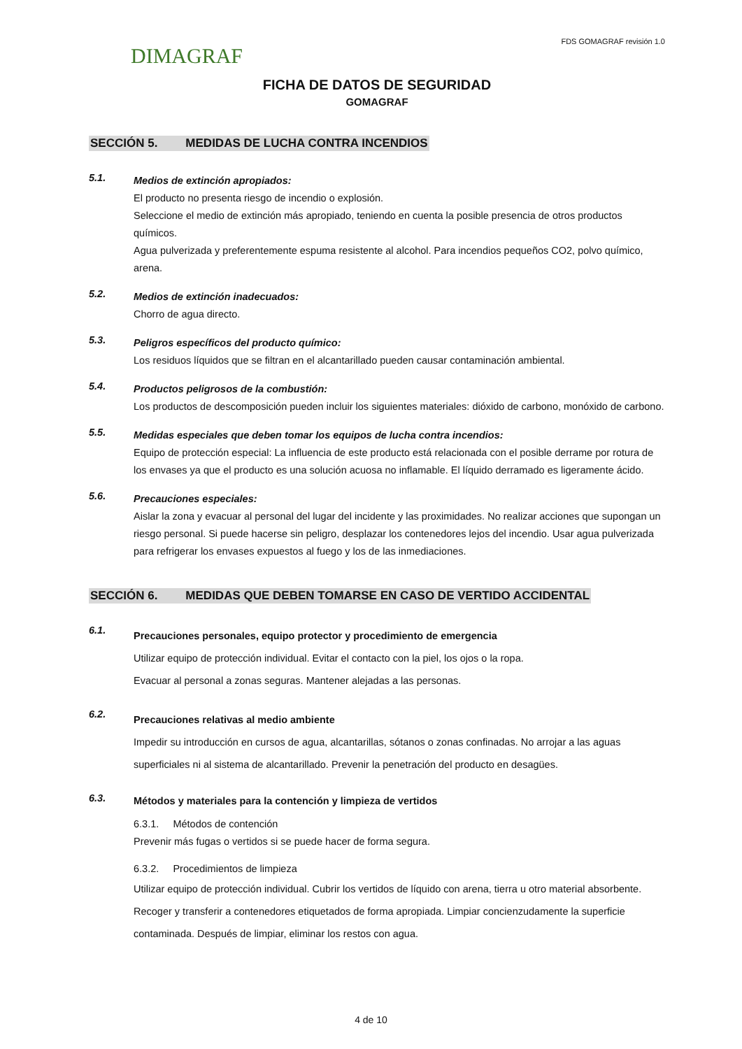DIMAGRAF
FDS GOMAGRAF revisión 1.0
FICHA DE DATOS DE SEGURIDAD
GOMAGRAF
SECCIÓN 5. MEDIDAS DE LUCHA CONTRA INCENDIOS
5.1.
Medios de extinción apropiados:
El producto no presenta riesgo de incendio o explosión.
Seleccione el medio de extinción más apropiado, teniendo en cuenta la posible presencia de otros productos químicos.
Agua pulverizada y preferentemente espuma resistente al alcohol. Para incendios pequeños CO2, polvo químico, arena.
5.2.
Medios de extinción inadecuados:
Chorro de agua directo.
5.3.
Peligros específicos del producto químico:
Los residuos líquidos que se filtran en el alcantarillado pueden causar contaminación ambiental.
5.4.
Productos peligrosos de la combustión:
Los productos de descomposición pueden incluir los siguientes materiales: dióxido de carbono, monóxido de carbono.
5.5.
Medidas especiales que deben tomar los equipos de lucha contra incendios:
Equipo de protección especial: La influencia de este producto está relacionada con el posible derrame por rotura de los envases ya que el producto es una solución acuosa no inflamable. El líquido derramado es ligeramente ácido.
5.6.
Precauciones especiales:
Aislar la zona y evacuar al personal del lugar del incidente y las proximidades. No realizar acciones que supongan un riesgo personal. Si puede hacerse sin peligro, desplazar los contenedores lejos del incendio. Usar agua pulverizada para refrigerar los envases expuestos al fuego y los de las inmediaciones.
SECCIÓN 6. MEDIDAS QUE DEBEN TOMARSE EN CASO DE VERTIDO ACCIDENTAL
6.1.
Precauciones personales, equipo protector y procedimiento de emergencia
Utilizar equipo de protección individual. Evitar el contacto con la piel, los ojos o la ropa.
Evacuar al personal a zonas seguras. Mantener alejadas a las personas.
6.2.
Precauciones relativas al medio ambiente
Impedir su introducción en cursos de agua, alcantarillas, sótanos o zonas confinadas. No arrojar a las aguas superficiales ni al sistema de alcantarillado. Prevenir la penetración del producto en desagües.
6.3.
Métodos y materiales para la contención y limpieza de vertidos
6.3.1. Métodos de contención
Prevenir más fugas o vertidos si se puede hacer de forma segura.
6.3.2. Procedimientos de limpieza
Utilizar equipo de protección individual. Cubrir los vertidos de líquido con arena, tierra u otro material absorbente. Recoger y transferir a contenedores etiquetados de forma apropiada. Limpiar concienzudamente la superficie contaminada. Después de limpiar, eliminar los restos con agua.
4 de 10